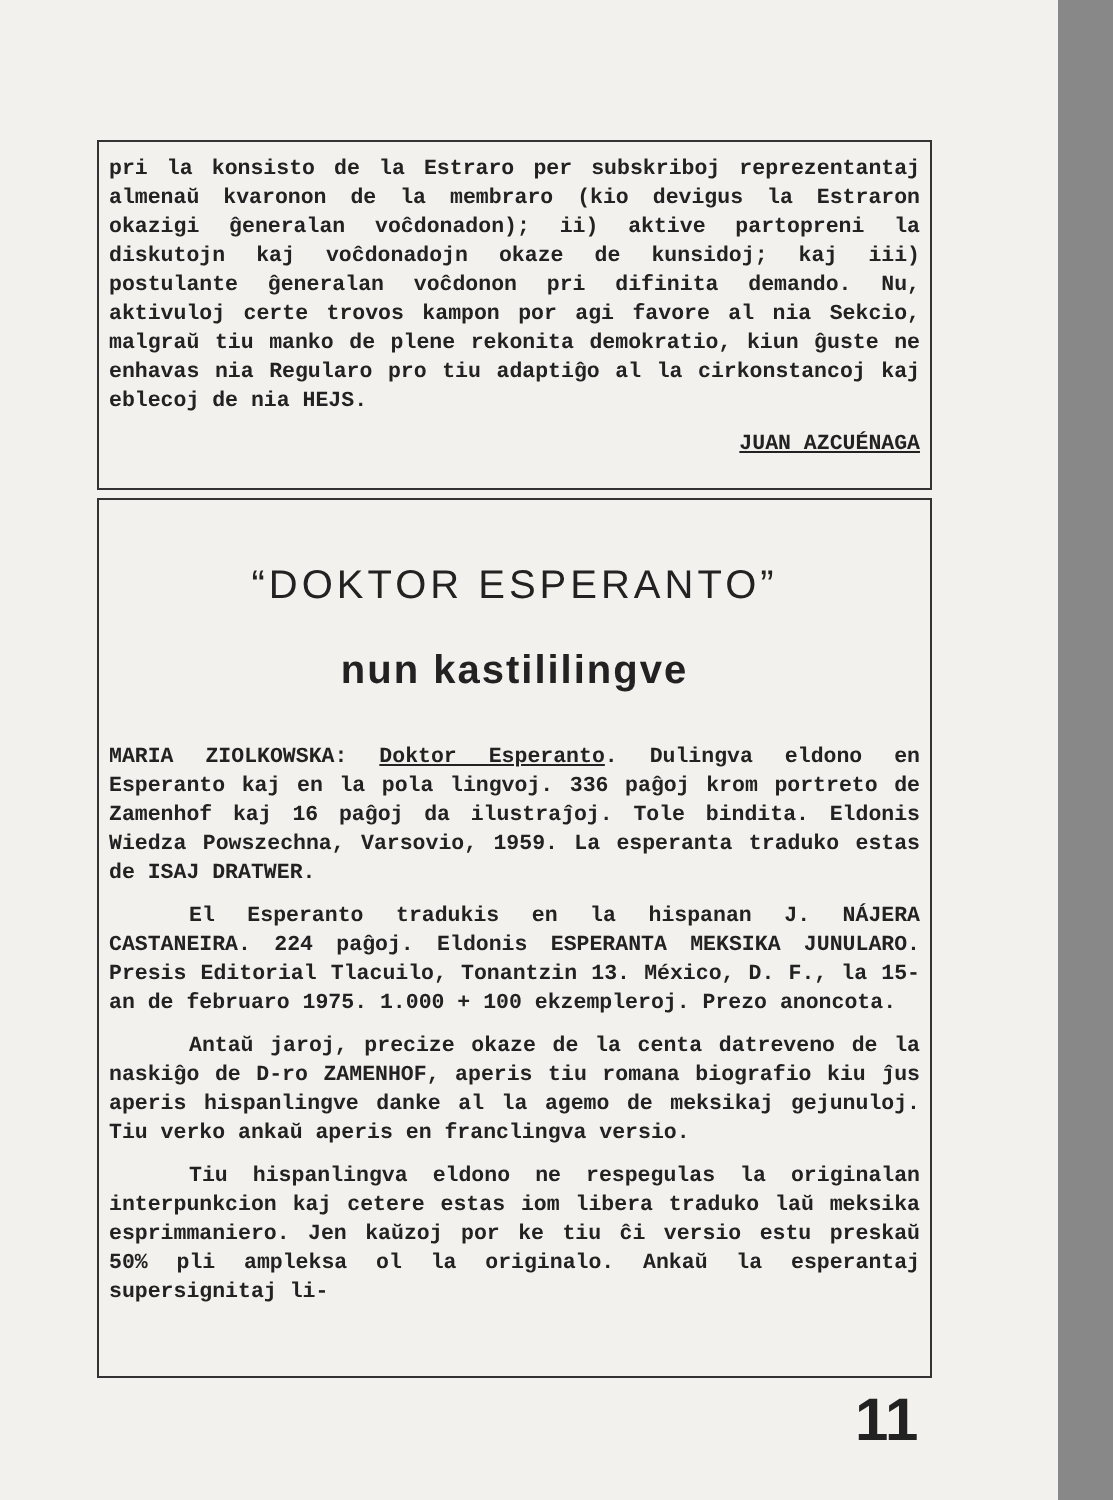pri la konsisto de la Estraro per subskriboj reprezentantaj almenaŭ kvaronon de la membraro (kio devigus la Estraron okazigi ĝeneralan voĉdonadon); ii) aktive partopreni la diskutojn kaj voĉdonadojn okaze de kunsidoj; kaj iii) postulante ĝeneralan voĉdonon pri difinita demando. Nu, aktivuloj certe trovos kampon por agi favore al nia Sekcio, malgraŭ tiu manko de plene rekonita demokratio, kiun ĝuste ne enhavas nia Regularo pro tiu adaptiĝo al la cirkonstancoj kaj eblecoj de nia HEJS.
JUAN AZCUÉNAGA
“DOKTOR ESPERANTO”
nun kastililingve
MARIA ZIOLKOWSKA: Doktor Esperanto. Dulingva eldono en Esperanto kaj en la pola lingvoj. 336 paĝoj krom portreto de Zamenhof kaj 16 paĝoj da ilustraĵoj. Tole bindita. Eldonis Wiedza Powszechna, Varsovio, 1959. La esperanta traduko estas de ISAJ DRATWER.
El Esperanto tradukis en la hispanan J. NÁJERA CASTANEIRA. 224 paĝoj. Eldonis ESPERANTA MEKSIKA JUNULARO. Presis Editorial Tlacuilo, Tonantzin 13. México, D. F., la 15-an de februaro 1975. 1.000 + 100 ekzempleroj. Prezo anoncota.
Antaŭ jaroj, precize okaze de la centa datreveno de la naskiĝo de D-ro ZAMENHOF, aperis tiu romana biografio kiu ĵus aperis hispanlingve danke al la agemo de meksikaj gejunuloj. Tiu verko ankaŭ aperis en franclingva versio.
Tiu hispanlingva eldono ne respegulas la originalan interpunkcion kaj cetere estas iom libera traduko laŭ meksika esprimmaniero. Jen kaŭzoj por ke tiu ĉi versio estu preskaŭ 50% pli ampleksa ol la originalo. Ankaŭ la esperantaj supersignitaj li-
11